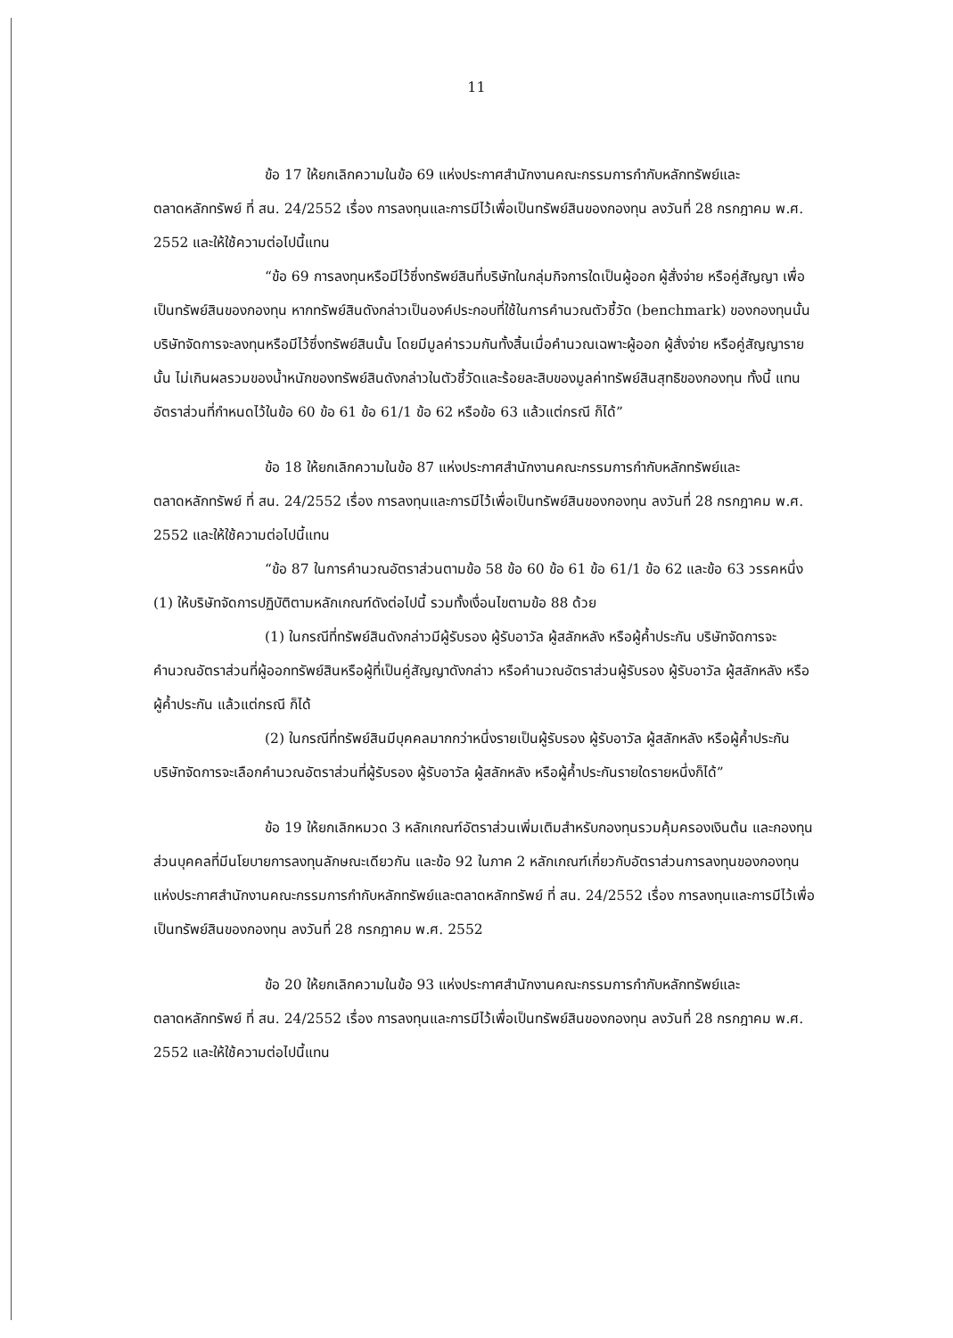11
ข้อ 17 ให้ยกเลิกความในข้อ 69 แห่งประกาศสำนักงานคณะกรรมการกำกับหลักทรัพย์และตลาดหลักทรัพย์ ที่ สน. 24/2552 เรื่อง การลงทุนและการมีไว้เพื่อเป็นทรัพย์สินของกองทุน ลงวันที่ 28 กรกฎาคม พ.ศ. 2552 และให้ใช้ความต่อไปนี้แทน
“ข้อ 69 การลงทุนหรือมีไว้ซึ่งทรัพย์สินที่บริษัทในกลุ่มกิจการใดเป็นผู้ออก ผู้สั่งจ่าย หรือคู่สัญญา เพื่อเป็นทรัพย์สินของกองทุน หากทรัพย์สินดังกล่าวเป็นองค์ประกอบที่ใช้ในการคำนวณตัวชี้วัด (benchmark) ของกองทุนนั้น บริษัทจัดการจะลงทุนหรือมีไว้ซึ่งทรัพย์สินนั้น โดยมีมูลค่ารวมกันทั้งสิ้นเมื่อคำนวณเฉพาะผู้ออก ผู้สั่งจ่าย หรือคู่สัญญารายนั้น ไม่เกินผลรวมของน้ำหนักของทรัพย์สินดังกล่าวในตัวชี้วัดและร้อยละสิบของมูลค่าทรัพย์สินสุทธิของกองทุน ทั้งนี้ แทนอัตราส่วนที่กำหนดไว้ในข้อ 60 ข้อ 61 ข้อ 61/1 ข้อ 62 หรือข้อ 63 แล้วแต่กรณี ก็ได้”
ข้อ 18 ให้ยกเลิกความในข้อ 87 แห่งประกาศสำนักงานคณะกรรมการกำกับหลักทรัพย์และตลาดหลักทรัพย์ ที่ สน. 24/2552 เรื่อง การลงทุนและการมีไว้เพื่อเป็นทรัพย์สินของกองทุน ลงวันที่ 28 กรกฎาคม พ.ศ. 2552 และให้ใช้ความต่อไปนี้แทน
“ข้อ 87 ในการคำนวณอัตราส่วนตามข้อ 58 ข้อ 60 ข้อ 61 ข้อ 61/1 ข้อ 62 และข้อ 63 วรรคหนึ่ง (1) ให้บริษัทจัดการปฏิบัติตามหลักเกณฑ์ดังต่อไปนี้ รวมทั้งเงื่อนไขตามข้อ 88 ด้วย
(1) ในกรณีที่ทรัพย์สินดังกล่าวมีผู้รับรอง ผู้รับอาวัล ผู้สลักหลัง หรือผู้ค้ำประกัน บริษัทจัดการจะคำนวณอัตราส่วนที่ผู้ออกทรัพย์สินหรือผู้ที่เป็นคู่สัญญาดังกล่าว หรือคำนวณอัตราส่วนผู้รับรอง ผู้รับอาวัล ผู้สลักหลัง หรือผู้ค้ำประกัน แล้วแต่กรณี ก็ได้
(2) ในกรณีที่ทรัพย์สินมีบุคคลมากกว่าหนึ่งรายเป็นผู้รับรอง ผู้รับอาวัล ผู้สลักหลัง หรือผู้ค้ำประกัน บริษัทจัดการจะเลือกคำนวณอัตราส่วนที่ผู้รับรอง ผู้รับอาวัล ผู้สลักหลัง หรือผู้ค้ำประกันรายใดรายหนึ่งก็ได้”
ข้อ 19 ให้ยกเลิกหมวด 3 หลักเกณฑ์อัตราส่วนเพิ่มเติมสำหรับกองทุนรวมคุ้มครองเงินต้น และกองทุนส่วนบุคคลที่มีนโยบายการลงทุนลักษณะเดียวกัน และข้อ 92 ในภาค 2 หลักเกณฑ์เกี่ยวกับอัตราส่วนการลงทุนของกองทุน แห่งประกาศสำนักงานคณะกรรมการกำกับหลักทรัพย์และตลาดหลักทรัพย์ ที่ สน. 24/2552 เรื่อง การลงทุนและการมีไว้เพื่อเป็นทรัพย์สินของกองทุน ลงวันที่ 28 กรกฎาคม พ.ศ. 2552
ข้อ 20 ให้ยกเลิกความในข้อ 93 แห่งประกาศสำนักงานคณะกรรมการกำกับหลักทรัพย์และตลาดหลักทรัพย์ ที่ สน. 24/2552 เรื่อง การลงทุนและการมีไว้เพื่อเป็นทรัพย์สินของกองทุน ลงวันที่ 28 กรกฎาคม พ.ศ. 2552 และให้ใช้ความต่อไปนี้แทน